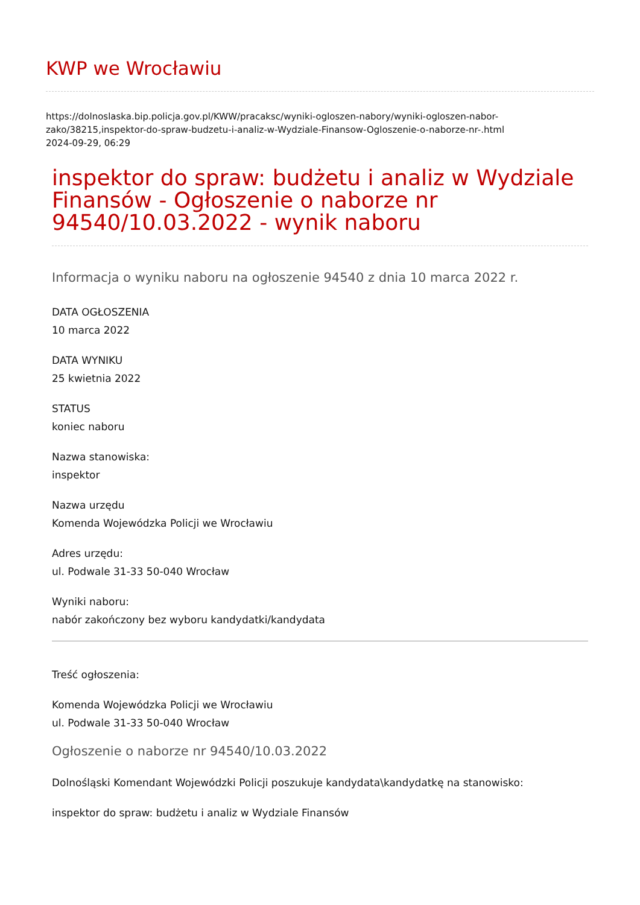KWP we Wrocławiu
https://dolnoslaska.bip.policja.gov.pl/KWW/pracaksc/wyniki-ogloszen-nabory/wyniki-ogloszen-nabor-zako/38215,inspektor-do-spraw-budzetu-i-analiz-w-Wydziale-Finansow-Ogloszenie-o-naborze-nr-.html
2024-09-29, 06:29
inspektor do spraw: budżetu i analiz w Wydziale Finansów - Ogłoszenie o naborze nr 94540/10.03.2022 - wynik naboru
Informacja o wyniku naboru na ogłoszenie 94540 z dnia 10 marca 2022 r.
DATA OGŁOSZENIA
10 marca 2022
DATA WYNIKU
25 kwietnia 2022
STATUS
koniec naboru
Nazwa stanowiska:
inspektor
Nazwa urzędu
Komenda Wojewódzka Policji we Wrocławiu
Adres urzędu:
ul. Podwale 31-33 50-040 Wrocław
Wyniki naboru:
nabór zakończony bez wyboru kandydatki/kandydata
Treść ogłoszenia:
Komenda Wojewódzka Policji we Wrocławiu
ul. Podwale 31-33 50-040 Wrocław
Ogłoszenie o naborze nr 94540/10.03.2022
Dolnośląski Komendant Wojewódzki Policji poszukuje kandydata\kandydatkę na stanowisko:
inspektor do spraw: budżetu i analiz w Wydziale Finansów